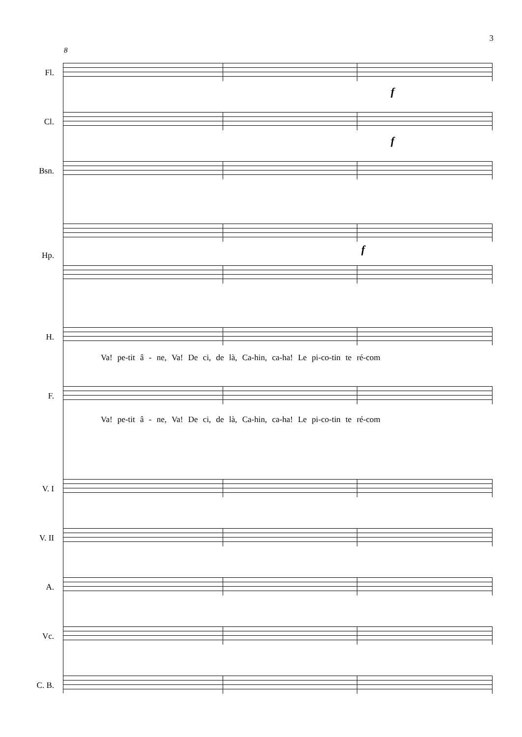3
8
Fl.
f
Cl.
f
Bsn.
f
Hp.
H.
Va! pe-tit â - ne, Va! De ci, de là, Ca-hin, ca-ha! Le pi-co-tin te ré-com
F.
Va! pe-tit â - ne, Va! De ci, de là, Ca-hin, ca-ha! Le pi-co-tin te ré-com
V. I
V. II
A.
Vc.
C. B.